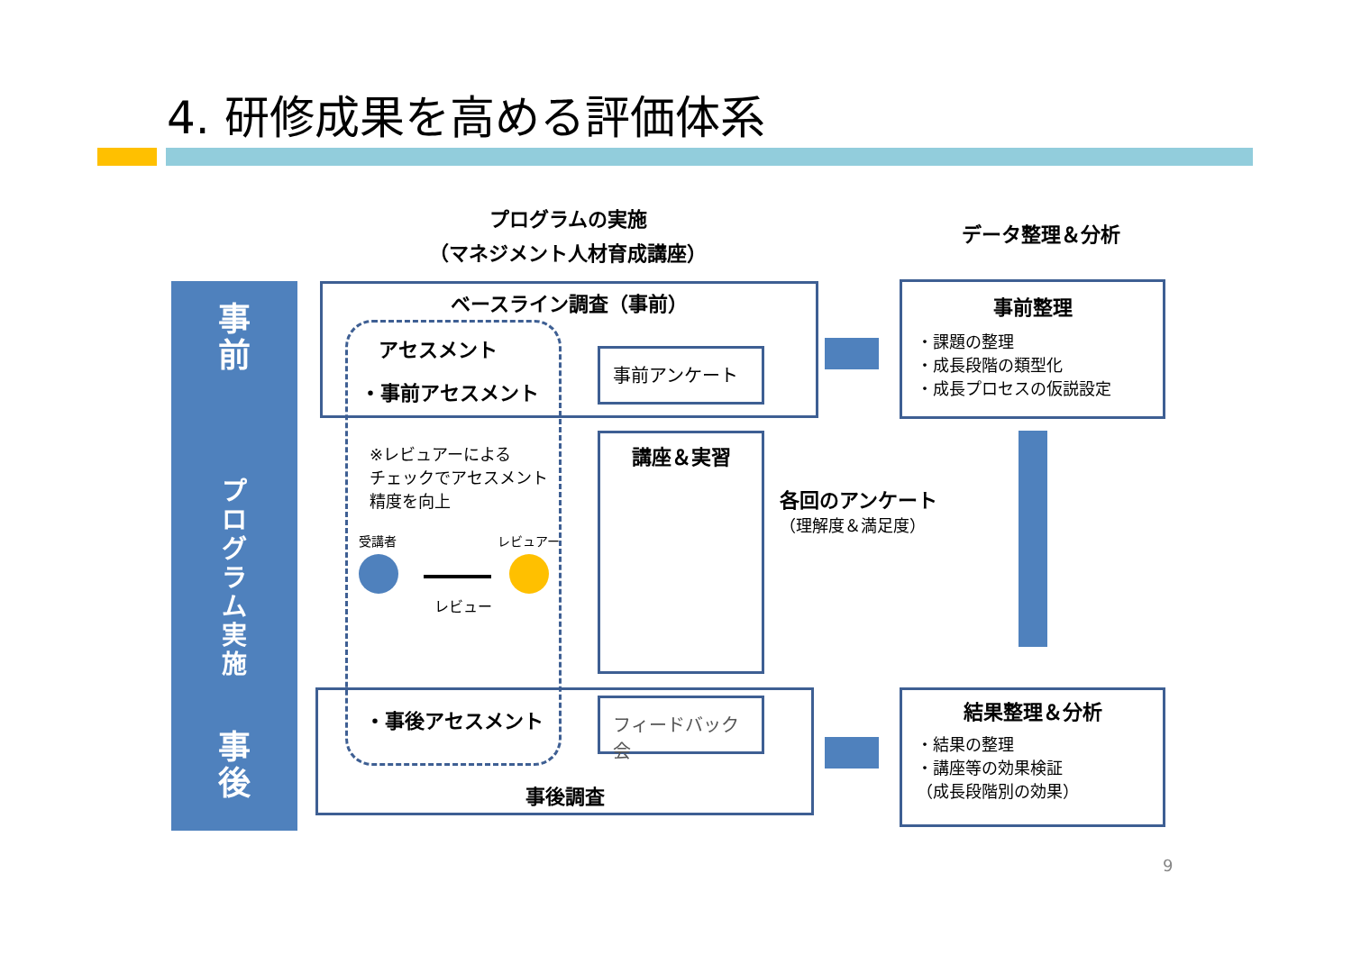4. 研修成果を高める評価体系
プログラムの実施
（マネジメント人材育成講座）
データ整理＆分析
事
前
プ
ロ
グ
ラ
ム
実
施
事
後
ベースライン調査（事前）
アセスメント
・事前アセスメント
事前アンケート
※レビュアーによる
チェックでアセスメント
精度を向上
受講者 レビュアー
レビュー
講座＆実習
各回のアンケート
（理解度＆満足度）
事後調査
・事後アセスメント フィードバック会
事前整理
・課題の整理
・成長段階の類型化
・成長プロセスの仮説設定
結果整理＆分析
・結果の整理
・講座等の効果検証
（成長段階別の効果）
9